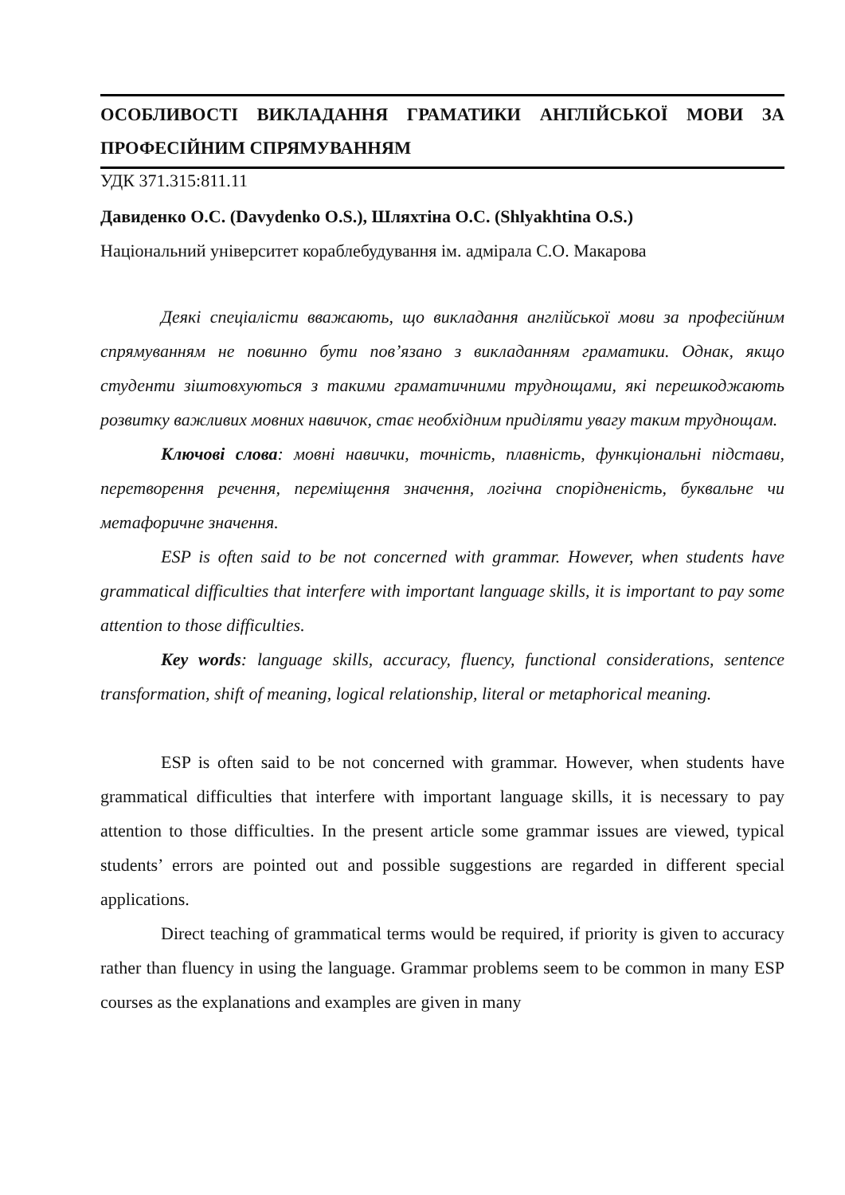ОСОБЛИВОСТІ ВИКЛАДАННЯ ГРАМАТИКИ АНГЛІЙСЬКОЇ МОВИ ЗА ПРОФЕСІЙНИМ СПРЯМУВАННЯМ
УДК 371.315:811.11
Давиденко О.С. (Davydenko O.S.), Шляхтіна О.С. (Shlyakhtina O.S.)
Національний університет кораблебудування ім. адмірала С.О. Макарова
Деякі спеціалісти вважають, що викладання англійської мови за професійним спрямуванням не повинно бути пов’язано з викладанням граматики. Однак, якщо студенти зіштовхуються з такими граматичними труднощами, які перешкоджають розвитку важливих мовних навичок, стає необхідним приділяти увагу таким труднощам.
Ключові слова: мовні навички, точність, плавність, функціональні підстави, перетворення речення, переміщення значення, логічна спорідненість, буквальне чи метафоричне значення.
ESP is often said to be not concerned with grammar. However, when students have grammatical difficulties that interfere with important language skills, it is important to pay some attention to those difficulties.
Key words: language skills, accuracy, fluency, functional considerations, sentence transformation, shift of meaning, logical relationship, literal or metaphorical meaning.
ESP is often said to be not concerned with grammar. However, when students have grammatical difficulties that interfere with important language skills, it is necessary to pay attention to those difficulties. In the present article some grammar issues are viewed, typical students’ errors are pointed out and possible suggestions are regarded in different special applications.
Direct teaching of grammatical terms would be required, if priority is given to accuracy rather than fluency in using the language. Grammar problems seem to be common in many ESP courses as the explanations and examples are given in many